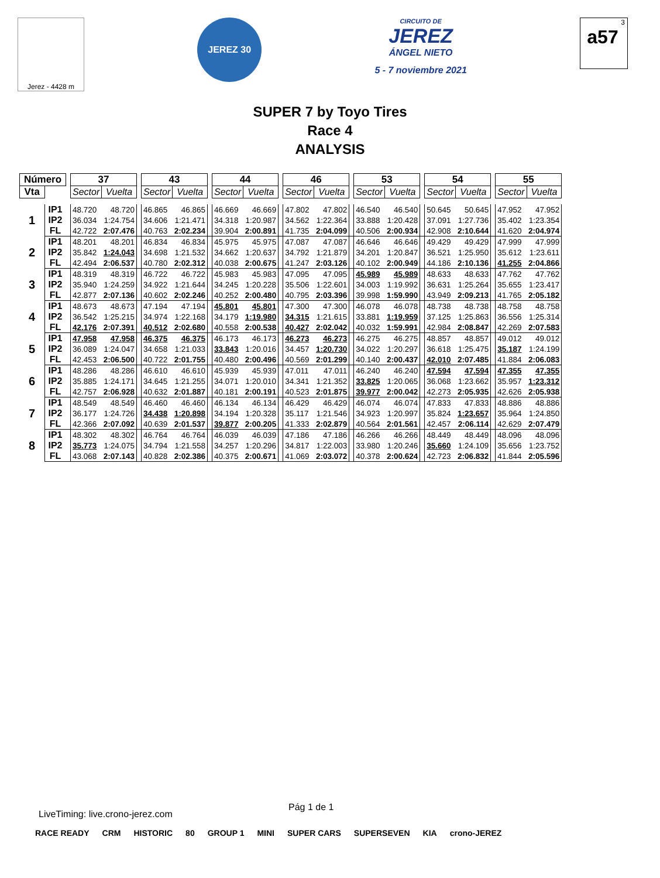Jerez - 4428 m
JEREZ 30
CIRCUITO DE
JEREZ
ÁNGEL NIETO
5 - 7 noviembre 2021
3
a57
SUPER 7 by Toyo Tires
Race 4
ANALYSIS
| Número | | | 37 | | | 43 | | | 44 | | | 46 | | | 53 | | | 54 | | | 55 | |
| Vta | | | Sector | Vuelta | | Sector | Vuelta | | Sector | Vuelta | | Sector | Vuelta | | Sector | Vuelta | | Sector | Vuelta | | Sector | Vuelta |
| 1 | IP1 | | 48.720 | 48.720 | | 46.865 | 46.865 | | 46.669 | 46.669 | | 47.802 | 47.802 | | 46.540 | 46.540 | | 50.645 | 50.645 | | 47.952 | 47.952 |
| | IP2 | | 36.034 | 1:24.754 | | 34.606 | 1:21.471 | | 34.318 | 1:20.987 | | 34.562 | 1:22.364 | | 33.888 | 1:20.428 | | 37.091 | 1:27.736 | | 35.402 | 1:23.354 |
| | FL | | 42.722 | 2:07.476 | | 40.763 | 2:02.234 | | 39.904 | 2:00.891 | | 41.735 | 2:04.099 | | 40.506 | 2:00.934 | | 42.908 | 2:10.644 | | 41.620 | 2:04.974 |
| 2 | IP1 | | 48.201 | 48.201 | | 46.834 | 46.834 | | 45.975 | 45.975 | | 47.087 | 47.087 | | 46.646 | 46.646 | | 49.429 | 49.429 | | 47.999 | 47.999 |
| | IP2 | | 35.842 | 1:24.043 | | 34.698 | 1:21.532 | | 34.662 | 1:20.637 | | 34.792 | 1:21.879 | | 34.201 | 1:20.847 | | 36.521 | 1:25.950 | | 35.612 | 1:23.611 |
| | FL | | 42.494 | 2:06.537 | | 40.780 | 2:02.312 | | 40.038 | 2:00.675 | | 41.247 | 2:03.126 | | 40.102 | 2:00.949 | | 44.186 | 2:10.136 | | 41.255 | 2:04.866 |
| 3 | IP1 | | 48.319 | 48.319 | | 46.722 | 46.722 | | 45.983 | 45.983 | | 47.095 | 47.095 | | 45.989 | 45.989 | | 48.633 | 48.633 | | 47.762 | 47.762 |
| | IP2 | | 35.940 | 1:24.259 | | 34.922 | 1:21.644 | | 34.245 | 1:20.228 | | 35.506 | 1:22.601 | | 34.003 | 1:19.992 | | 36.631 | 1:25.264 | | 35.655 | 1:23.417 |
| | FL | | 42.877 | 2:07.136 | | 40.602 | 2:02.246 | | 40.252 | 2:00.480 | | 40.795 | 2:03.396 | | 39.998 | 1:59.990 | | 43.949 | 2:09.213 | | 41.765 | 2:05.182 |
| 4 | IP1 | | 48.673 | 48.673 | | 47.194 | 47.194 | | 45.801 | 45.801 | | 47.300 | 47.300 | | 46.078 | 46.078 | | 48.738 | 48.738 | | 48.758 | 48.758 |
| | IP2 | | 36.542 | 1:25.215 | | 34.974 | 1:22.168 | | 34.179 | 1:19.980 | | 34.315 | 1:21.615 | | 33.881 | 1:19.959 | | 37.125 | 1:25.863 | | 36.556 | 1:25.314 |
| | FL | | 42.176 | 2:07.391 | | 40.512 | 2:02.680 | | 40.558 | 2:00.538 | | 40.427 | 2:02.042 | | 40.032 | 1:59.991 | | 42.984 | 2:08.847 | | 42.269 | 2:07.583 |
| 5 | IP1 | | 47.958 | 47.958 | | 46.375 | 46.375 | | 46.173 | 46.173 | | 46.273 | 46.273 | | 46.275 | 46.275 | | 48.857 | 48.857 | | 49.012 | 49.012 |
| | IP2 | | 36.089 | 1:24.047 | | 34.658 | 1:21.033 | | 33.843 | 1:20.016 | | 34.457 | 1:20.730 | | 34.022 | 1:20.297 | | 36.618 | 1:25.475 | | 35.187 | 1:24.199 |
| | FL | | 42.453 | 2:06.500 | | 40.722 | 2:01.755 | | 40.480 | 2:00.496 | | 40.569 | 2:01.299 | | 40.140 | 2:00.437 | | 42.010 | 2:07.485 | | 41.884 | 2:06.083 |
| 6 | IP1 | | 48.286 | 48.286 | | 46.610 | 46.610 | | 45.939 | 45.939 | | 47.011 | 47.011 | | 46.240 | 46.240 | | 47.594 | 47.594 | | 47.355 | 47.355 |
| | IP2 | | 35.885 | 1:24.171 | | 34.645 | 1:21.255 | | 34.071 | 1:20.010 | | 34.341 | 1:21.352 | | 33.825 | 1:20.065 | | 36.068 | 1:23.662 | | 35.957 | 1:23.312 |
| | FL | | 42.757 | 2:06.928 | | 40.632 | 2:01.887 | | 40.181 | 2:00.191 | | 40.523 | 2:01.875 | | 39.977 | 2:00.042 | | 42.273 | 2:05.935 | | 42.626 | 2:05.938 |
| 7 | IP1 | | 48.549 | 48.549 | | 46.460 | 46.460 | | 46.134 | 46.134 | | 46.429 | 46.429 | | 46.074 | 46.074 | | 47.833 | 47.833 | | 48.886 | 48.886 |
| | IP2 | | 36.177 | 1:24.726 | | 34.438 | 1:20.898 | | 34.194 | 1:20.328 | | 35.117 | 1:21.546 | | 34.923 | 1:20.997 | | 35.824 | 1:23.657 | | 35.964 | 1:24.850 |
| | FL | | 42.366 | 2:07.092 | | 40.639 | 2:01.537 | | 39.877 | 2:00.205 | | 41.333 | 2:02.879 | | 40.564 | 2:01.561 | | 42.457 | 2:06.114 | | 42.629 | 2:07.479 |
| 8 | IP1 | | 48.302 | 48.302 | | 46.764 | 46.764 | | 46.039 | 46.039 | | 47.186 | 47.186 | | 46.266 | 46.266 | | 48.449 | 48.449 | | 48.096 | 48.096 |
| | IP2 | | 35.773 | 1:24.075 | | 34.794 | 1:21.558 | | 34.257 | 1:20.296 | | 34.817 | 1:22.003 | | 33.980 | 1:20.246 | | 35.660 | 1:24.109 | | 35.656 | 1:23.752 |
| | FL | | 43.068 | 2:07.143 | | 40.828 | 2:02.386 | | 40.375 | 2:00.671 | | 41.069 | 2:03.072 | | 40.378 | 2:00.624 | | 42.723 | 2:06.832 | | 41.844 | 2:05.596 |
Pág 1 de 1
LiveTiming: live.crono-jerez.com
RACE READY CRM HISTORIC 80 GROUP 1 MINI SUPER CARS SUPERSEVEN KIA crono-JEREZ